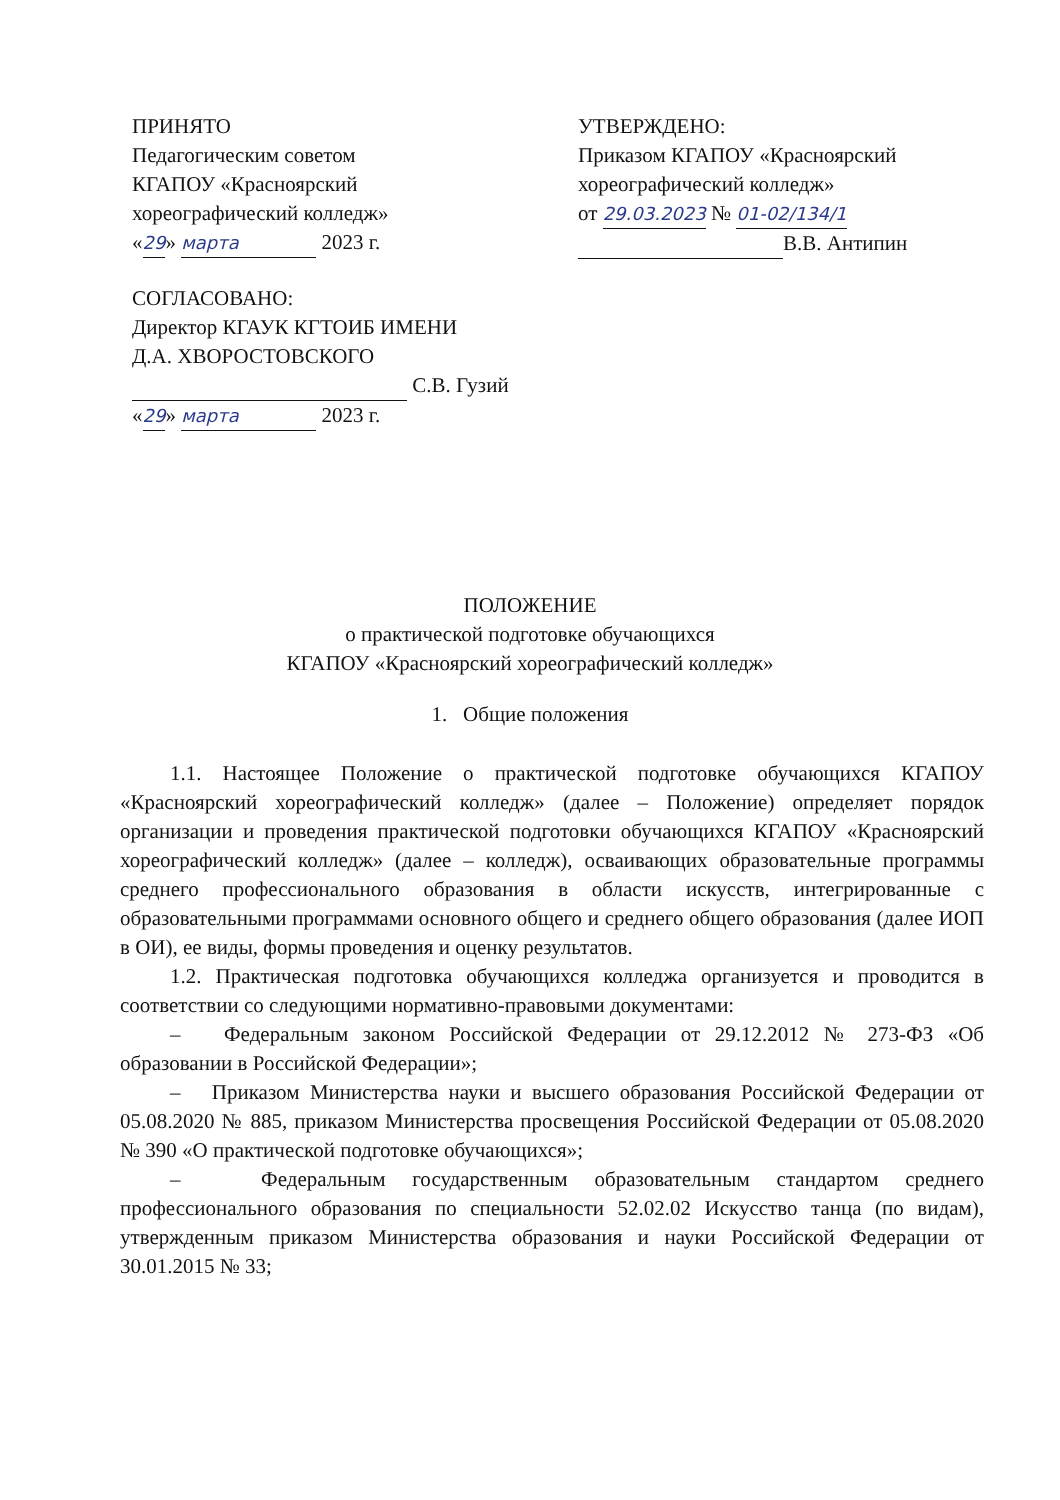ПРИНЯТО
Педагогическим советом
КГАПОУ «Красноярский
хореографический колледж»
«29» марта 2023 г.
СОГЛАСОВАНО:
Директор КГАУК КГТОИБ ИМЕНИ
Д.А. ХВОРОСТОВСКОГО
С.В. Гузий
«29» марта 2023 г.
УТВЕРЖДЕНО:
Приказом КГАПОУ «Красноярский
хореографический колледж»
от 29.03.2023 № 01-02/134/1
В.В. Антипин
ПОЛОЖЕНИЕ
о практической подготовке обучающихся
КГАПОУ «Красноярский хореографический колледж»
1. Общие положения
1.1. Настоящее Положение о практической подготовке обучающихся КГАПОУ «Красноярский хореографический колледж» (далее – Положение) определяет порядок организации и проведения практической подготовки обучающихся КГАПОУ «Красноярский хореографический колледж» (далее – колледж), осваивающих образовательные программы среднего профессионального образования в области искусств, интегрированные с образовательными программами основного общего и среднего общего образования (далее ИОП в ОИ), ее виды, формы проведения и оценку результатов.
1.2. Практическая подготовка обучающихся колледжа организуется и проводится в соответствии со следующими нормативно-правовыми документами:
– Федеральным законом Российской Федерации от 29.12.2012 № 273-ФЗ «Об образовании в Российской Федерации»;
– Приказом Министерства науки и высшего образования Российской Федерации от 05.08.2020 № 885, приказом Министерства просвещения Российской Федерации от 05.08.2020 № 390 «О практической подготовке обучающихся»;
– Федеральным государственным образовательным стандартом среднего профессионального образования по специальности 52.02.02 Искусство танца (по видам), утвержденным приказом Министерства образования и науки Российской Федерации от 30.01.2015 № 33;